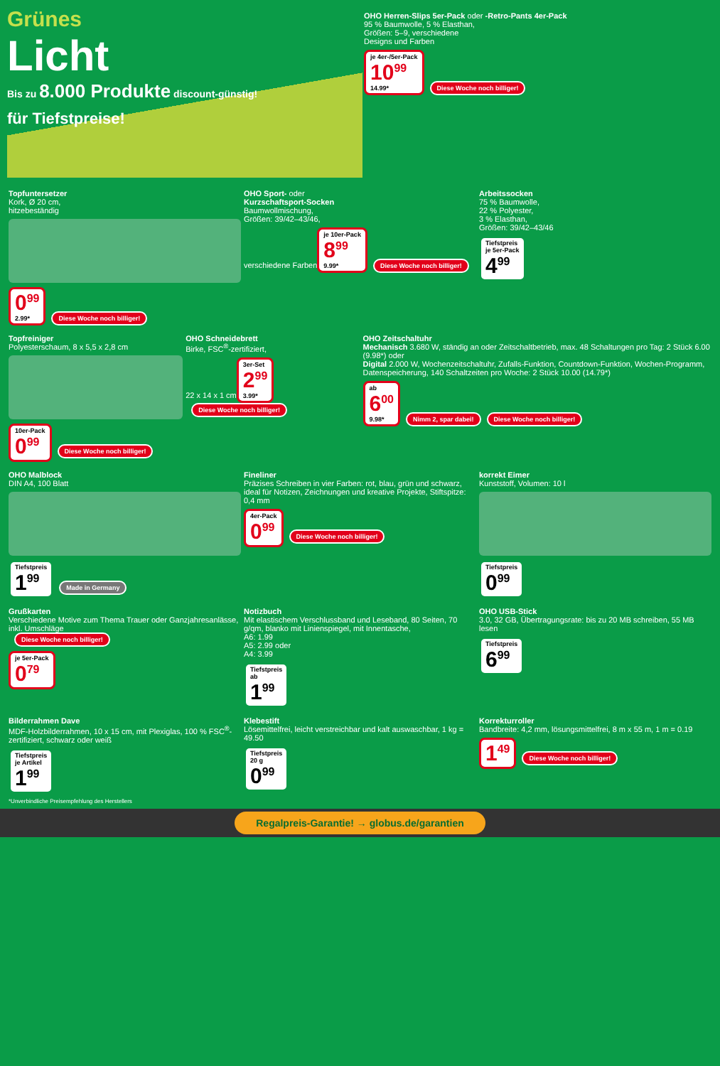Grünes
Licht
Bis zu 8.000 Produkte discount-günstig!
für Tiefstpreise!
OHO Herren-Slips 5er-Pack oder -Retro-Pants 4er-Pack
95 % Baumwolle, 5 % Elasthan,
Größen: 5–9, verschiedene
Designs und Farben
je 4er-/5er-Pack 10<sup>99</sup> 14.99*
Diese Woche noch billiger!
Topfuntersetzer
Kork, Ø 20 cm,
hitzebeständig
0<sup>99</sup> 2.99*
Diese Woche noch billiger!
OHO Sport- oder
Kurzschaftsport-Socken
Baumwollmischung,
Größen: 39/42–43/46,
verschiedene Farben
je 10er-Pack 8<sup>99</sup> 9.99*
Diese Woche noch billiger!
Arbeitssocken
75 % Baumwolle,
22 % Polyester,
3 % Elasthan,
Größen: 39/42–43/46
Tiefstpreis je 5er-Pack 4<sup>99</sup>
Topfreiniger
Polyesterschaum, 8 x 5,5 x 2,8 cm
10er-Pack 0<sup>99</sup>
Diese Woche noch billiger!
OHO Schneidebrett
Birke, FSC<sup>®</sup>-zertifiziert,
22 x 14 x 1 cm
3er-Set 2<sup>99</sup> 3.99*
Diese Woche noch billiger!
OHO Zeitschaltuhr
Mechanisch 3.680 W, ständig an oder Zeitschaltbetrieb, max. 48 Schaltungen pro Tag: 2 Stück 6.00 (9.98*) oder
Digital 2.000 W, Wochenzeitschaltuhr, Zufalls-Funktion, Countdown-Funktion, Wochen-Programm, Datenspeicherung, 140 Schaltzeiten pro Woche: 2 Stück 10.00 (14.79*)
ab 6<sup>00</sup> 9.98*
Nimm 2, spar dabei! Diese Woche noch billiger!
OHO Malblock
DIN A4, 100 Blatt
Tiefstpreis 1<sup>99</sup>
Made in Germany
Fineliner
Präzises Schreiben in vier Farben: rot, blau, grün und schwarz, ideal für Notizen, Zeichnungen und kreative Projekte, Stiftspitze: 0,4 mm
4er-Pack 0<sup>99</sup>
Diese Woche noch billiger!
korrekt Eimer
Kunststoff, Volumen: 10 l
Tiefstpreis 0<sup>99</sup>
Grußkarten
Verschiedene Motive zum Thema Trauer oder Ganzjahresanlässe, inkl. Umschläge
Diese Woche noch billiger!
je 5er-Pack 0<sup>79</sup>
Notizbuch
Mit elastischem Verschlussband und Leseband, 80 Seiten, 70 g/qm, blanko mit Linienspiegel, mit Innentasche,
A6: 1.99
A5: 2.99 oder
A4: 3.99
Tiefstpreis ab 1<sup>99</sup>
OHO USB-Stick
3.0, 32 GB, Übertragungsrate: bis zu 20 MB schreiben, 55 MB lesen
Tiefstpreis 6<sup>99</sup>
Bilderrahmen Dave
MDF-Holzbilderrahmen, 10 x 15 cm, mit Plexiglas, 100 % FSC<sup>®</sup>-zertifiziert, schwarz oder weiß
Tiefstpreis je Artikel 1<sup>99</sup>
Klebestift
Lösemittelfrei, leicht verstreichbar und kalt auswaschbar, 1 kg = 49.50
Tiefstpreis 20 g 0<sup>99</sup>
Korrekturroller
Bandbreite: 4,2 mm, lösungsmittelfrei, 8 m x 55 m, 1 m = 0.19
1<sup>49</sup>
Diese Woche noch billiger!
*Unverbindliche Preisempfehlung des Herstellers
Regalpreis-Garantie! → globus.de/garantien